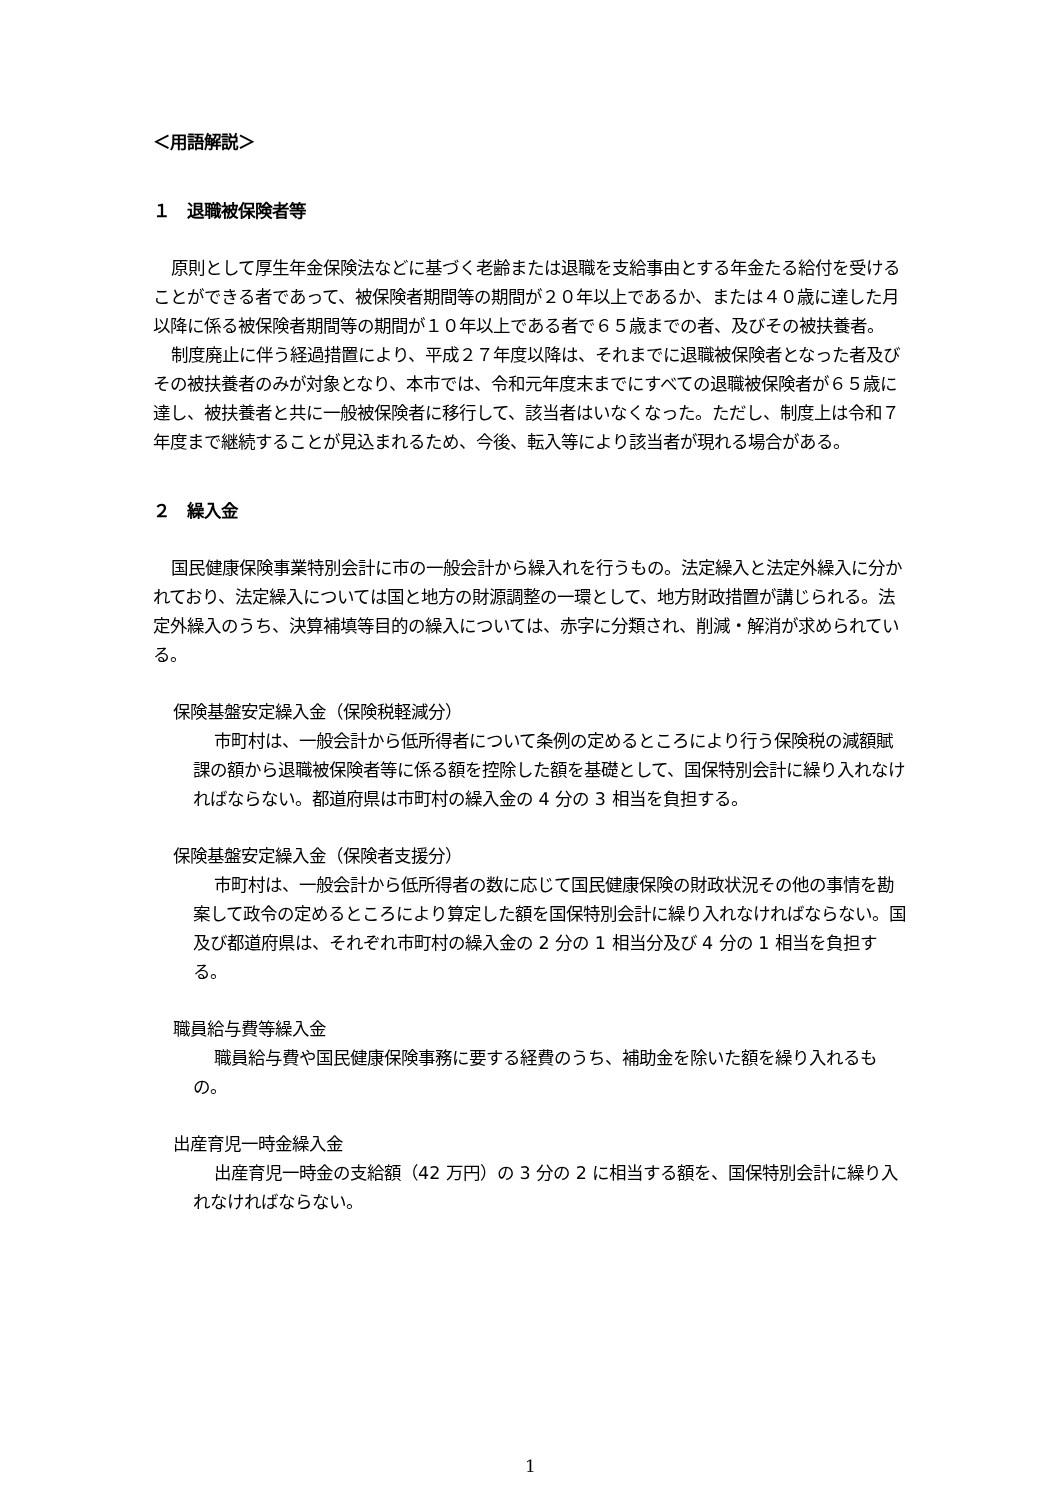＜用語解説＞
１　退職被保険者等
原則として厚生年金保険法などに基づく老齢または退職を支給事由とする年金たる給付を受けることができる者であって、被保険者期間等の期間が２０年以上であるか、または４０歳に達した月以降に係る被保険者期間等の期間が１０年以上である者で６５歳までの者、及びその被扶養者。
制度廃止に伴う経過措置により、平成２７年度以降は、それまでに退職被保険者となった者及びその被扶養者のみが対象となり、本市では、令和元年度末までにすべての退職被保険者が６５歳に達し、被扶養者と共に一般被保険者に移行して、該当者はいなくなった。ただし、制度上は令和７年度まで継続することが見込まれるため、今後、転入等により該当者が現れる場合がある。
２　繰入金
国民健康保険事業特別会計に市の一般会計から繰入れを行うもの。法定繰入と法定外繰入に分かれており、法定繰入については国と地方の財源調整の一環として、地方財政措置が講じられる。法定外繰入のうち、決算補填等目的の繰入については、赤字に分類され、削減・解消が求められている。
保険基盤安定繰入金（保険税軽減分）
市町村は、一般会計から低所得者について条例の定めるところにより行う保険税の減額賦課の額から退職被保険者等に係る額を控除した額を基礎として、国保特別会計に繰り入れなければならない。都道府県は市町村の繰入金の 4 分の 3 相当を負担する。
保険基盤安定繰入金（保険者支援分）
市町村は、一般会計から低所得者の数に応じて国民健康保険の財政状況その他の事情を勘案して政令の定めるところにより算定した額を国保特別会計に繰り入れなければならない。国及び都道府県は、それぞれ市町村の繰入金の 2 分の 1 相当分及び 4 分の 1 相当を負担する。
職員給与費等繰入金
職員給与費や国民健康保険事務に要する経費のうち、補助金を除いた額を繰り入れるもの。
出産育児一時金繰入金
出産育児一時金の支給額（42 万円）の 3 分の 2 に相当する額を、国保特別会計に繰り入れなければならない。
1